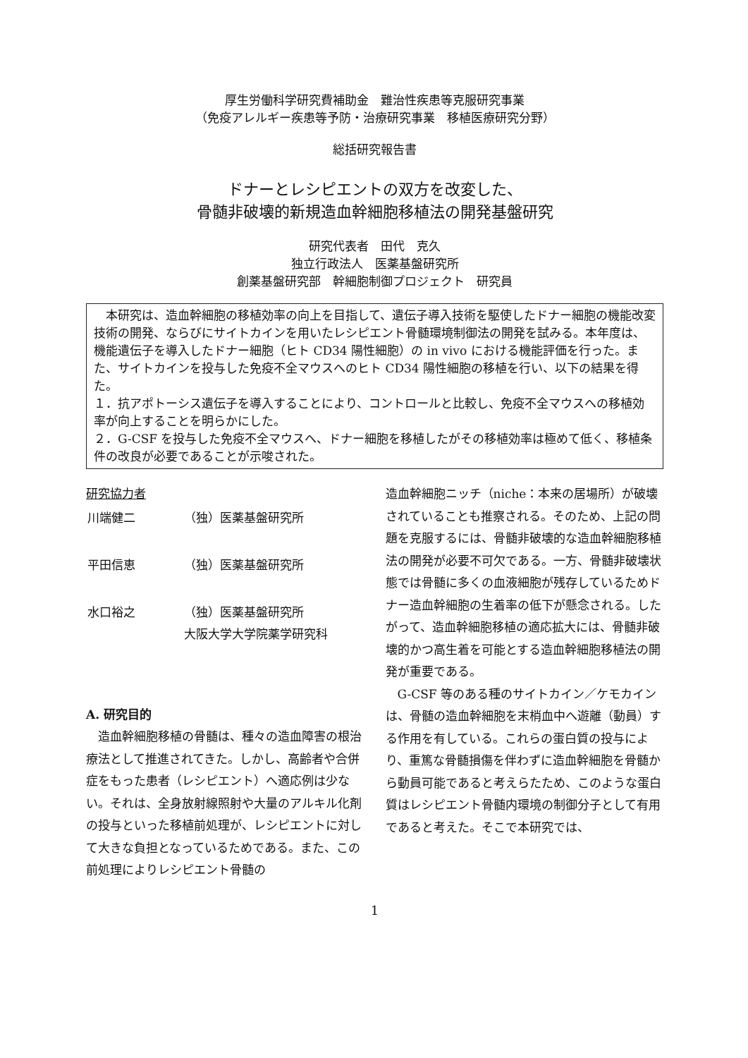厚生労働科学研究費補助金　難治性疾患等克服研究事業
（免疫アレルギー疾患等予防・治療研究事業　移植医療研究分野）
総括研究報告書
ドナーとレシピエントの双方を改変した、
骨髄非破壊的新規造血幹細胞移植法の開発基盤研究
研究代表者　田代　克久
独立行政法人　医薬基盤研究所
創薬基盤研究部　幹細胞制御プロジェクト　研究員
　本研究は、造血幹細胞の移植効率の向上を目指して、遺伝子導入技術を駆使したドナー細胞の機能改変技術の開発、ならびにサイトカインを用いたレシピエント骨髄環境制御法の開発を試みる。本年度は、機能遺伝子を導入したドナー細胞（ヒト CD34 陽性細胞）の in vivo における機能評価を行った。また、サイトカインを投与した免疫不全マウスへのヒト CD34 陽性細胞の移植を行い、以下の結果を得た。
１．抗アポトーシス遺伝子を導入することにより、コントロールと比較し、免疫不全マウスへの移植効率が向上することを明らかにした。
２．G-CSF を投与した免疫不全マウスへ、ドナー細胞を移植したがその移植効率は極めて低く、移植条件の改良が必要であることが示唆された。
研究協力者
| 川端健二 | （独）医薬基盤研究所 |
| 平田信恵 | （独）医薬基盤研究所 |
| 水口裕之 | （独）医薬基盤研究所 大阪大学大学院薬学研究科 |
A. 研究目的
　造血幹細胞移植の骨髄は、種々の造血障害の根治療法として推進されてきた。しかし、高齢者や合併症をもった患者（レシピエント）へ適応例は少ない。それは、全身放射線照射や大量のアルキル化剤の投与といった移植前処理が、レシピエントに対して大きな負担となっているためである。また、この前処理によりレシピエント骨髄の
造血幹細胞ニッチ（niche：本来の居場所）が破壊されていることも推察される。そのため、上記の問題を克服するには、骨髄非破壊的な造血幹細胞移植法の開発が必要不可欠である。一方、骨髄非破壊状態では骨髄に多くの血液細胞が残存しているためドナー造血幹細胞の生着率の低下が懸念される。したがって、造血幹細胞移植の適応拡大には、骨髄非破壊的かつ高生着を可能とする造血幹細胞移植法の開発が重要である。
　G-CSF 等のある種のサイトカイン／ケモカインは、骨髄の造血幹細胞を末梢血中へ遊離（動員）する作用を有している。これらの蛋白質の投与により、重篤な骨髄損傷を伴わずに造血幹細胞を骨髄から動員可能であると考えらたため、このような蛋白質はレシピエント骨髄内環境の制御分子として有用であると考えた。そこで本研究では、
1